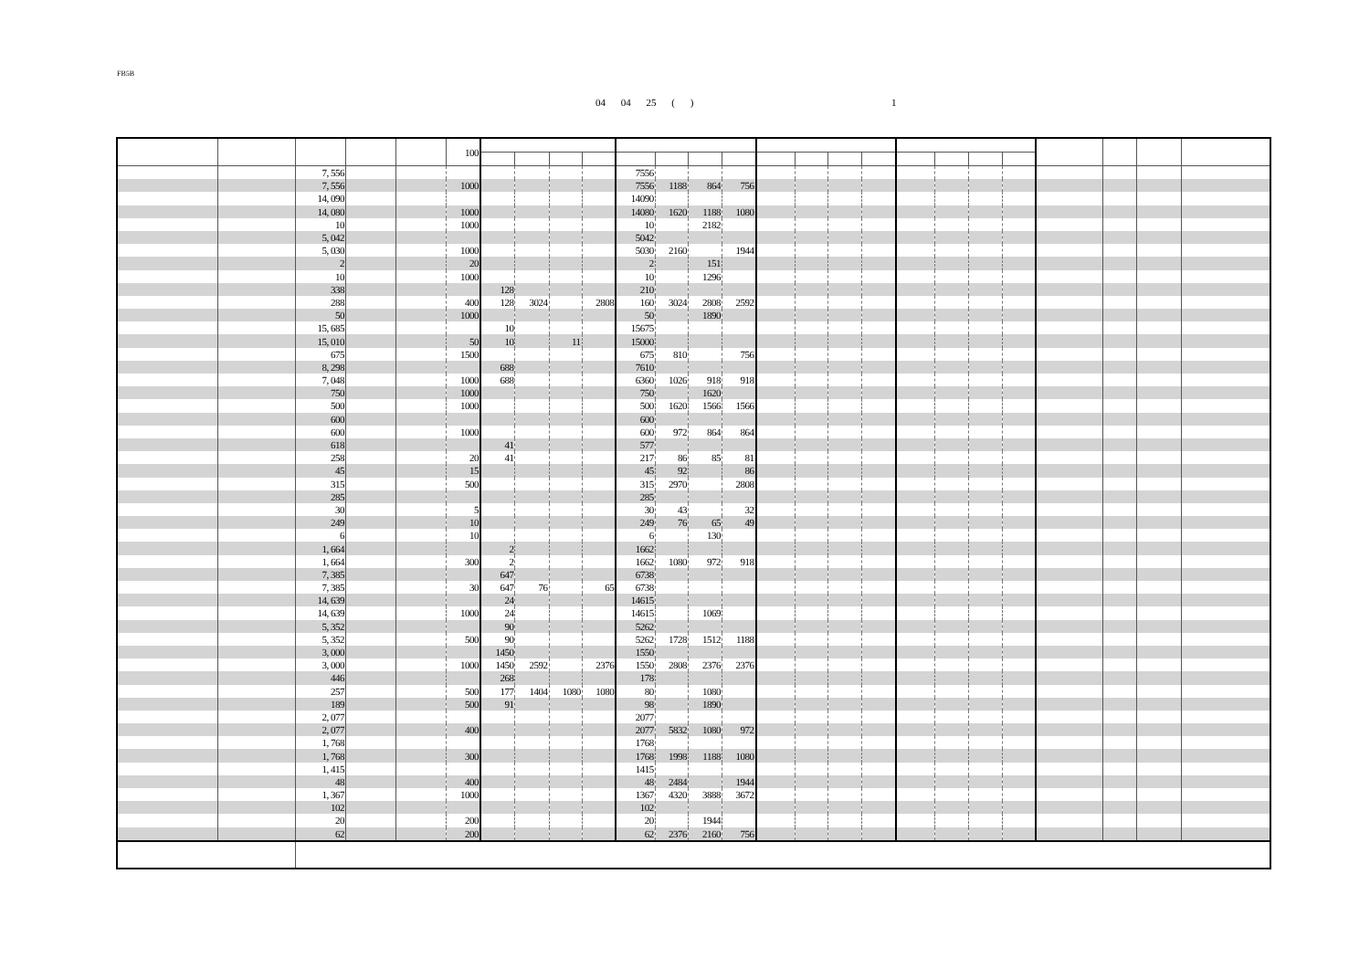FB5B
04 04 25 ( ) 1
| | | | | | 100 | | | | | | | | | | | | | | | | | | | | |
| --- | --- | --- | --- | --- | --- | --- | --- | --- | --- | --- | --- | --- | --- | --- | --- | --- | --- | --- | --- | --- | --- | --- | --- | --- | --- |
| | | 7, 556 | | | | | | | | 7556 | | | | | | | | | | | | | | | |
| | | 7, 556 | | | 1000 | | | | | 7556 | 1188 | 864 | 756 | | | | | | | | | | | | |
| | | 14, 090 | | | | | | | | 14090 | | | | | | | | | | | | | | | |
| | | 14, 080 | | | 1000 | | | | | 14080 | 1620 | 1188 | 1080 | | | | | | | | | | | | |
| | | 10 | | | 1000 | | | | | 10 | | 2182 | | | | | | | | | | | | | |
| | | 5, 042 | | | | | | | | 5042 | | | | | | | | | | | | | | | |
| | | 5, 030 | | | 1000 | | | | | 5030 | 2160 | | 1944 | | | | | | | | | | | | |
| | | 2 | | | 20 | | | | | 2 | | 151 | | | | | | | | | | | | | |
| | | 10 | | | 1000 | | | | | 10 | | 1296 | | | | | | | | | | | | | |
| | | 338 | | | | 128 | | | | 210 | | | | | | | | | | | | | | | |
| | | 288 | | | 400 | 128 | 3024 | | 2808 | 160 | 3024 | 2808 | 2592 | | | | | | | | | | | | |
| | | 50 | | | 1000 | | | | | 50 | | 1890 | | | | | | | | | | | | | |
| | | 15, 685 | | | | 10 | | | | 15675 | | | | | | | | | | | | | | | |
| | | 15, 010 | | | 50 | 10 | | 11 | | 15000 | | | | | | | | | | | | | | | |
| | | 675 | | | 1500 | | | | | 675 | 810 | | 756 | | | | | | | | | | | | |
| | | 8, 298 | | | | 688 | | | | 7610 | | | | | | | | | | | | | | | |
| | | 7, 048 | | | 1000 | 688 | | | | 6360 | 1026 | 918 | 918 | | | | | | | | | | | | |
| | | 750 | | | 1000 | | | | | 750 | | 1620 | | | | | | | | | | | | | |
| | | 500 | | | 1000 | | | | | 500 | 1620 | 1566 | 1566 | | | | | | | | | | | | |
| | | 600 | | | | | | | | 600 | | | | | | | | | | | | | | | |
| | | 600 | | | 1000 | | | | | 600 | 972 | 864 | 864 | | | | | | | | | | | | |
| | | 618 | | | | 41 | | | | 577 | | | | | | | | | | | | | | | |
| | | 258 | | | 20 | 41 | | | | 217 | 86 | 85 | 81 | | | | | | | | | | | | |
| | | 45 | | | 15 | | | | | 45 | 92 | | 86 | | | | | | | | | | | | |
| | | 315 | | | 500 | | | | | 315 | 2970 | | 2808 | | | | | | | | | | | | |
| | | 285 | | | | | | | | 285 | | | | | | | | | | | | | | | |
| | | 30 | | | 5 | | | | | 30 | 43 | | 32 | | | | | | | | | | | | |
| | | 249 | | | 10 | | | | | 249 | 76 | 65 | 49 | | | | | | | | | | | | |
| | | 6 | | | 10 | | | | | 6 | | 130 | | | | | | | | | | | | | |
| | | 1, 664 | | | | 2 | | | | 1662 | | | | | | | | | | | | | | | |
| | | 1, 664 | | | 300 | 2 | | | | 1662 | 1080 | 972 | 918 | | | | | | | | | | | | |
| | | 7, 385 | | | | 647 | | | | 6738 | | | | | | | | | | | | | | | |
| | | 7, 385 | | | 30 | 647 | 76 | | 65 | 6738 | | | | | | | | | | | | | | | |
| | | 14, 639 | | | | 24 | | | | 14615 | | | | | | | | | | | | | | | |
| | | 14, 639 | | | 1000 | 24 | | | | 14615 | | 1069 | | | | | | | | | | | | | |
| | | 5, 352 | | | | 90 | | | | 5262 | | | | | | | | | | | | | | | |
| | | 5, 352 | | | 500 | 90 | | | | 5262 | 1728 | 1512 | 1188 | | | | | | | | | | | | |
| | | 3, 000 | | | | 1450 | | | | 1550 | | | | | | | | | | | | | | | |
| | | 3, 000 | | | 1000 | 1450 | 2592 | | 2376 | 1550 | 2808 | 2376 | 2376 | | | | | | | | | | | | |
| | | 446 | | | | 268 | | | | 178 | | | | | | | | | | | | | | | |
| | | 257 | | | 500 | 177 | 1404 | 1080 | 1080 | 80 | | 1080 | | | | | | | | | | | | | |
| | | 189 | | | 500 | 91 | | | | 98 | | 1890 | | | | | | | | | | | | | |
| | | 2, 077 | | | | | | | | 2077 | | | | | | | | | | | | | | | |
| | | 2, 077 | | | 400 | | | | | 2077 | 5832 | 1080 | 972 | | | | | | | | | | | | |
| | | 1, 768 | | | | | | | | 1768 | | | | | | | | | | | | | | | |
| | | 1, 768 | | | 300 | | | | | 1768 | 1998 | 1188 | 1080 | | | | | | | | | | | | |
| | | 1, 415 | | | | | | | | 1415 | | | | | | | | | | | | | | | |
| | | 48 | | | 400 | | | | | 48 | 2484 | | 1944 | | | | | | | | | | | | |
| | | 1, 367 | | | 1000 | | | | | 1367 | 4320 | 3888 | 3672 | | | | | | | | | | | | |
| | | 102 | | | | | | | | 102 | | | | | | | | | | | | | | | |
| | | 20 | | | 200 | | | | | 20 | | 1944 | | | | | | | | | | | | | |
| | | 62 | | | 200 | | | | | 62 | 2376 | 2160 | 756 | | | | | | | | | | | | |